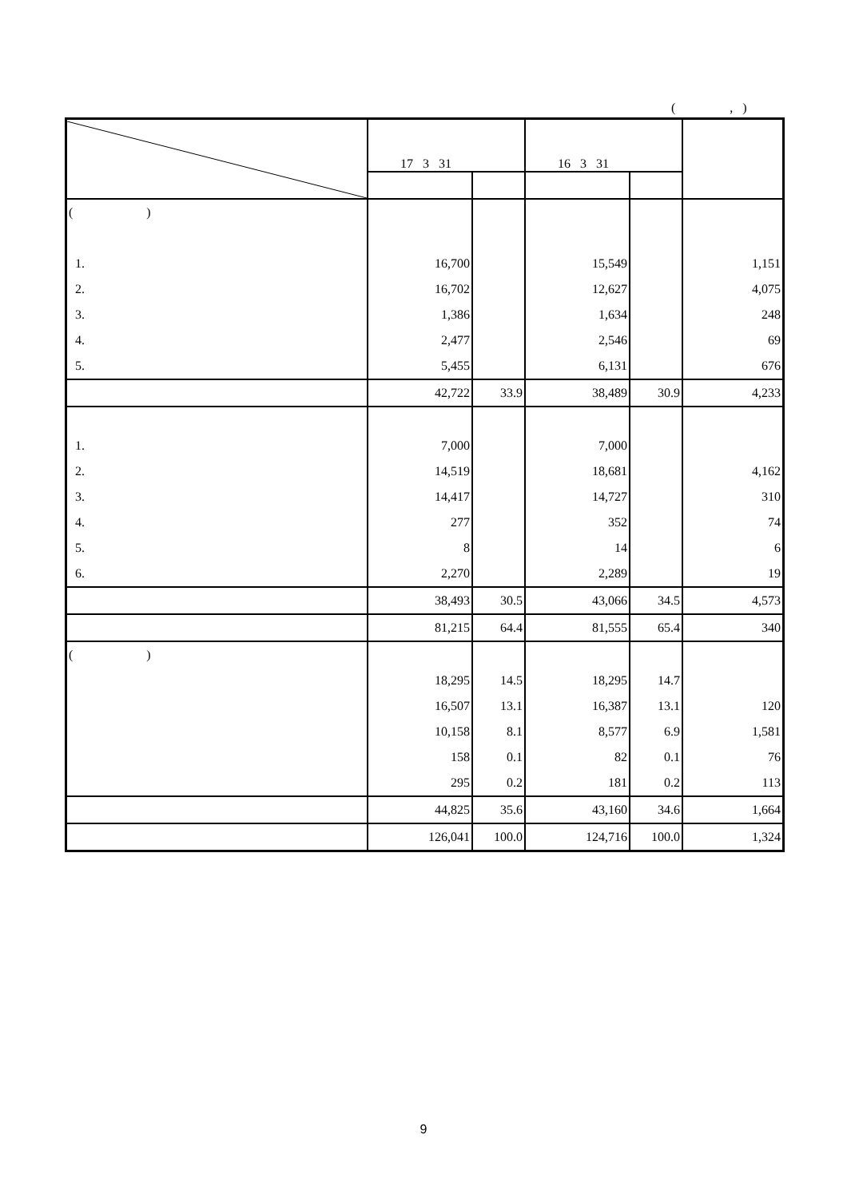( , )
| | 17 3 31 | | 16 3 31 | | |
| --- | --- | --- | --- | --- | --- |
| ( ) | | | | | |
| 1. | 16,700 | | 15,549 | | 1,151 |
| 2. | 16,702 | | 12,627 | | 4,075 |
| 3. | 1,386 | | 1,634 | | 248 |
| 4. | 2,477 | | 2,546 | | 69 |
| 5. | 5,455 | | 6,131 | | 676 |
| | 42,722 | 33.9 | 38,489 | 30.9 | 4,233 |
| 1. | 7,000 | | 7,000 | | |
| 2. | 14,519 | | 18,681 | | 4,162 |
| 3. | 14,417 | | 14,727 | | 310 |
| 4. | 277 | | 352 | | 74 |
| 5. | 8 | | 14 | | 6 |
| 6. | 2,270 | | 2,289 | | 19 |
| | 38,493 | 30.5 | 43,066 | 34.5 | 4,573 |
| | 81,215 | 64.4 | 81,555 | 65.4 | 340 |
| ( ) | | | | | |
| | 18,295 | 14.5 | 18,295 | 14.7 | |
| | 16,507 | 13.1 | 16,387 | 13.1 | 120 |
| | 10,158 | 8.1 | 8,577 | 6.9 | 1,581 |
| | 158 | 0.1 | 82 | 0.1 | 76 |
| | 295 | 0.2 | 181 | 0.2 | 113 |
| | 44,825 | 35.6 | 43,160 | 34.6 | 1,664 |
| | 126,041 | 100.0 | 124,716 | 100.0 | 1,324 |
9